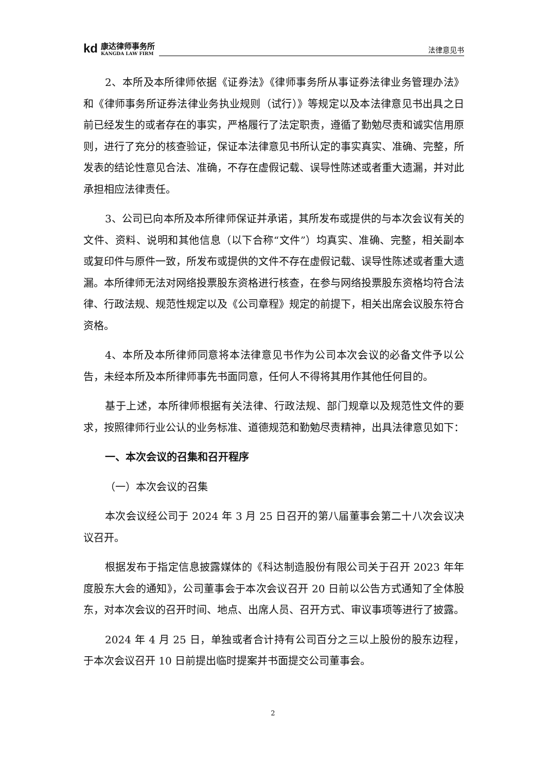kd
康达律师事务所
KANGDA LAW FIRM
法律意见书
2、本所及本所律师依据《证券法》《律师事务所从事证券法律业务管理办法》和《律师事务所证券法律业务执业规则（试行）》等规定以及本法律意见书出具之日前已经发生的或者存在的事实，严格履行了法定职责，遵循了勤勉尽责和诚实信用原则，进行了充分的核查验证，保证本法律意见书所认定的事实真实、准确、完整，所发表的结论性意见合法、准确，不存在虚假记载、误导性陈述或者重大遗漏，并对此承担相应法律责任。
3、公司已向本所及本所律师保证并承诺，其所发布或提供的与本次会议有关的文件、资料、说明和其他信息（以下合称“文件”）均真实、准确、完整，相关副本或复印件与原件一致，所发布或提供的文件不存在虚假记载、误导性陈述或者重大遗漏。本所律师无法对网络投票股东资格进行核查，在参与网络投票股东资格均符合法律、行政法规、规范性规定以及《公司章程》规定的前提下，相关出席会议股东符合资格。
4、本所及本所律师同意将本法律意见书作为公司本次会议的必备文件予以公告，未经本所及本所律师事先书面同意，任何人不得将其用作其他任何目的。
基于上述，本所律师根据有关法律、行政法规、部门规章以及规范性文件的要求，按照律师行业公认的业务标准、道德规范和勤勉尽责精神，出具法律意见如下：
一、本次会议的召集和召开程序
（一）本次会议的召集
本次会议经公司于 2024 年 3 月 25 日召开的第八届董事会第二十八次会议决议召开。
根据发布于指定信息披露媒体的《科达制造股份有限公司关于召开 2023 年年度股东大会的通知》，公司董事会于本次会议召开 20 日前以公告方式通知了全体股东，对本次会议的召开时间、地点、出席人员、召开方式、审议事项等进行了披露。
2024 年 4 月 25 日，单独或者合计持有公司百分之三以上股份的股东边程，于本次会议召开 10 日前提出临时提案并书面提交公司董事会。
2